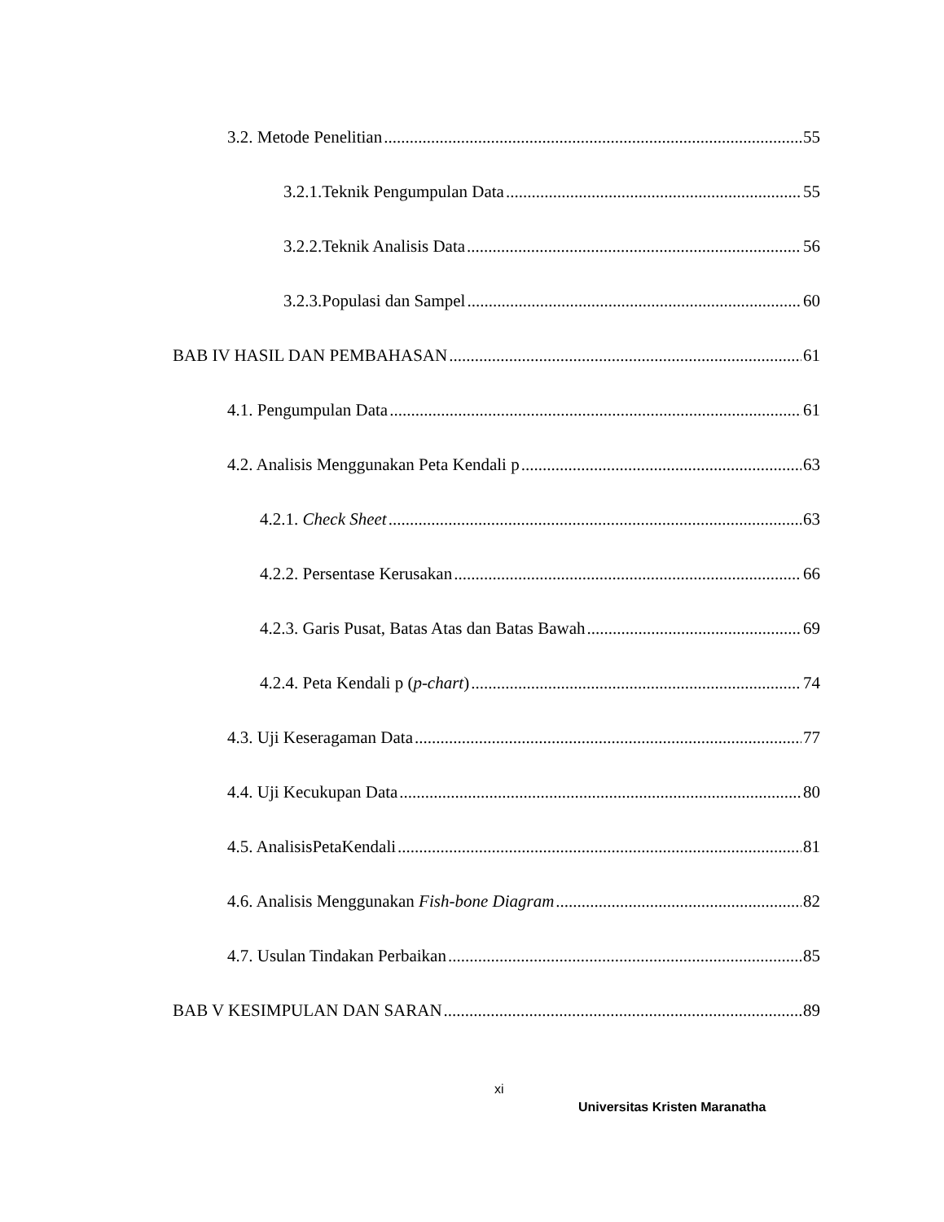3.2. Metode Penelitian 55
3.2.1.Teknik Pengumpulan Data 55
3.2.2.Teknik Analisis Data 56
3.2.3.Populasi dan Sampel 60
BAB IV HASIL DAN PEMBAHASAN 61
4.1. Pengumpulan Data 61
4.2. Analisis Menggunakan Peta Kendali p 63
4.2.1. Check Sheet 63
4.2.2. Persentase Kerusakan 66
4.2.3. Garis Pusat, Batas Atas dan Batas Bawah 69
4.2.4. Peta Kendali p (p-chart) 74
4.3. Uji Keseragaman Data 77
4.4. Uji Kecukupan Data 80
4.5. AnalisisPetaKendali 81
4.6. Analisis Menggunakan Fish-bone Diagram 82
4.7. Usulan Tindakan Perbaikan 85
BAB V KESIMPULAN DAN SARAN 89
xi
Universitas Kristen Maranatha